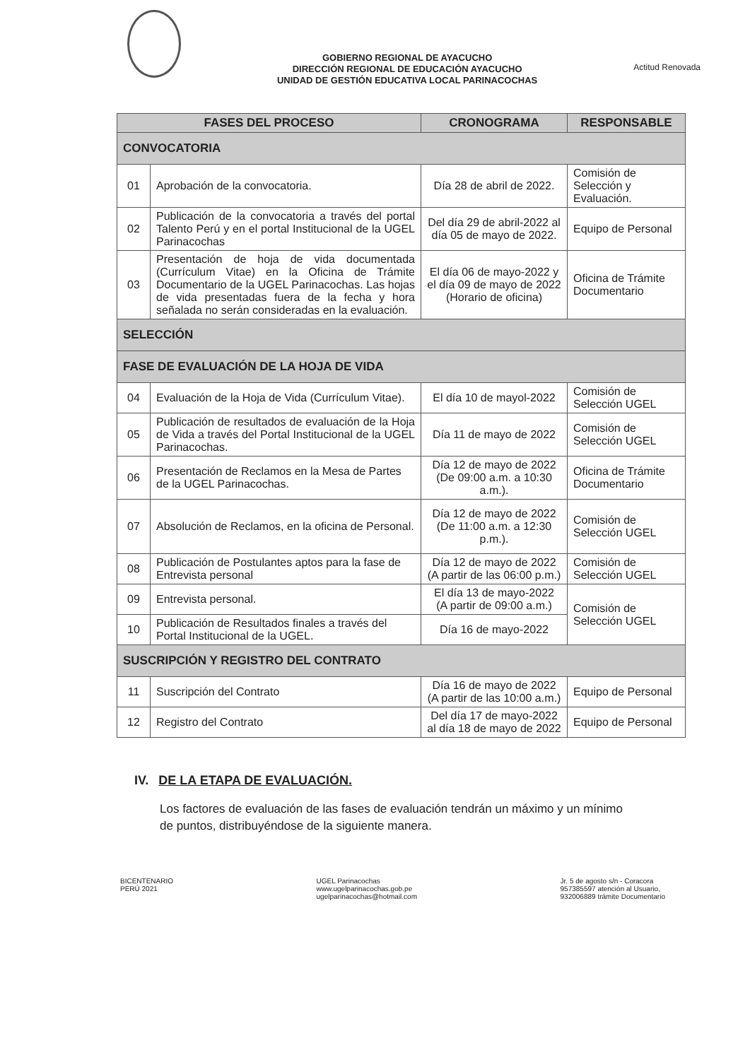GOBIERNO REGIONAL DE AYACUCHO
DIRECCIÓN REGIONAL DE EDUCACIÓN AYACUCHO
UNIDAD DE GESTIÓN EDUCATIVA LOCAL PARINACOCHAS
Actitud Renovada
| FASES DEL PROCESO | | CRONOGRAMA | RESPONSABLE |
| --- | --- | --- | --- |
| CONVOCATORIA | | | |
| 01 | Aprobación de la convocatoria. | Día 28 de abril de 2022. | Comisión de Selección y Evaluación. |
| 02 | Publicación de la convocatoria a través del portal Talento Perú y en el portal Institucional de la UGEL Parinacochas | Del día 29 de abril-2022 al día 05 de mayo de 2022. | Equipo de Personal |
| 03 | Presentación de hoja de vida documentada (Currículum Vitae) en la Oficina de Trámite Documentario de la UGEL Parinacochas. Las hojas de vida presentadas fuera de la fecha y hora señalada no serán consideradas en la evaluación. | El día 06 de mayo-2022 y el día 09 de mayo de 2022 (Horario de oficina) | Oficina de Trámite Documentario |
| SELECCIÓN | | | |
| FASE DE EVALUACIÓN DE LA HOJA DE VIDA | | | |
| 04 | Evaluación de la Hoja de Vida (Currículum Vitae). | El día 10 de mayol-2022 | Comisión de Selección UGEL |
| 05 | Publicación de resultados de evaluación de la Hoja de Vida a través del Portal Institucional de la UGEL Parinacochas. | Día 11 de mayo de 2022 | Comisión de Selección UGEL |
| 06 | Presentación de Reclamos en la Mesa de Partes de la UGEL Parinacochas. | Día 12 de mayo de 2022 (De 09:00 a.m. a 10:30 a.m.). | Oficina de Trámite Documentario |
| 07 | Absolución de Reclamos, en la oficina de Personal. | Día 12 de mayo de 2022 (De 11:00 a.m. a 12:30 p.m.). | Comisión de Selección UGEL |
| 08 | Publicación de Postulantes aptos para la fase de Entrevista personal | Día 12 de mayo de 2022 (A partir de las 06:00 p.m.) | Comisión de Selección UGEL |
| 09 | Entrevista personal. | El día 13 de mayo-2022 (A partir de 09:00 a.m.) | Comisión de Selección UGEL |
| 10 | Publicación de Resultados finales a través del Portal Institucional de la UGEL. | Día 16 de mayo-2022 | |
| SUSCRIPCIÓN Y REGISTRO DEL CONTRATO | | | |
| 11 | Suscripción del Contrato | Día 16 de mayo de 2022 (A partir de las 10:00 a.m.) | Equipo de Personal |
| 12 | Registro del Contrato | Del día 17 de mayo-2022 al día 18 de mayo de 2022 | Equipo de Personal |
IV. DE LA ETAPA DE EVALUACIÓN.
Los factores de evaluación de las fases de evaluación tendrán un máximo y un mínimo de puntos, distribuyéndose de la siguiente manera.
BICENTENARIO
PERÚ 2021
UGEL Parinacochas
www.ugelparinacochas.gob.pe
ugelparinacochas@hotmail.com
Jr. 5 de agosto s/n - Coracora
957385597 atención al Usuario,
932006889 trámite Documentario